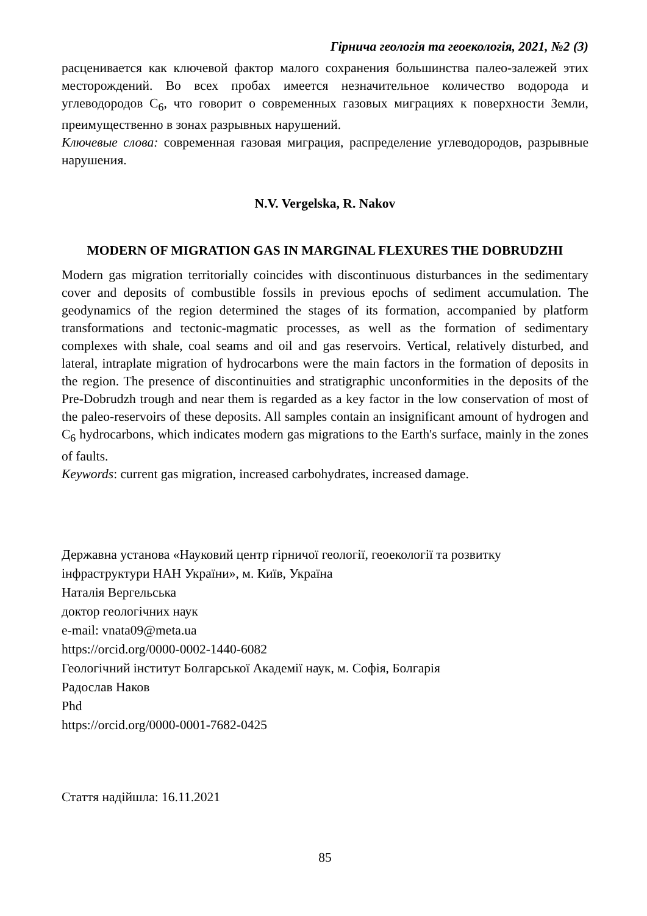Гірнича геологія та геоекологія, 2021, №2 (3)
расценивается как ключевой фактор малого сохранения большинства палео-залежей этих месторождений. Во всех пробах имеется незначительное количество водорода и углеводородов С<sub>6</sub>, что говорит о современных газовых миграциях к поверхности Земли, преимущественно в зонах разрывных нарушений.
Ключевые слова: современная газовая миграция, распределение углеводородов, разрывные нарушения.
N.V. Vergelska, R. Nakov
MODERN OF MIGRATION GAS IN MARGINAL FLEXURES THE DOBRUDZHI
Modern gas migration territorially coincides with discontinuous disturbances in the sedimentary cover and deposits of combustible fossils in previous epochs of sediment accumulation. The geodynamics of the region determined the stages of its formation, accompanied by platform transformations and tectonic-magmatic processes, as well as the formation of sedimentary complexes with shale, coal seams and oil and gas reservoirs. Vertical, relatively disturbed, and lateral, intraplate migration of hydrocarbons were the main factors in the formation of deposits in the region. The presence of discontinuities and stratigraphic unconformities in the deposits of the Pre-Dobrudzh trough and near them is regarded as a key factor in the low conservation of most of the paleo-reservoirs of these deposits. All samples contain an insignificant amount of hydrogen and C<sub>6</sub> hydrocarbons, which indicates modern gas migrations to the Earth's surface, mainly in the zones of faults.
Keywords: current gas migration, increased carbohydrates, increased damage.
Державна установа «Науковий центр гірничої геології, геоекології та розвитку інфраструктури НАН України», м. Київ, Україна
Наталія Вергельська
доктор геологічних наук
e-mail: vnata09@meta.ua
https://orcid.org/0000-0002-1440-6082
Геологічний інститут Болгарської Академії наук, м. Софія, Болгарія
Радослав Наков
Phd
https://orcid.org/0000-0001-7682-0425
Стаття надійшла: 16.11.2021
85